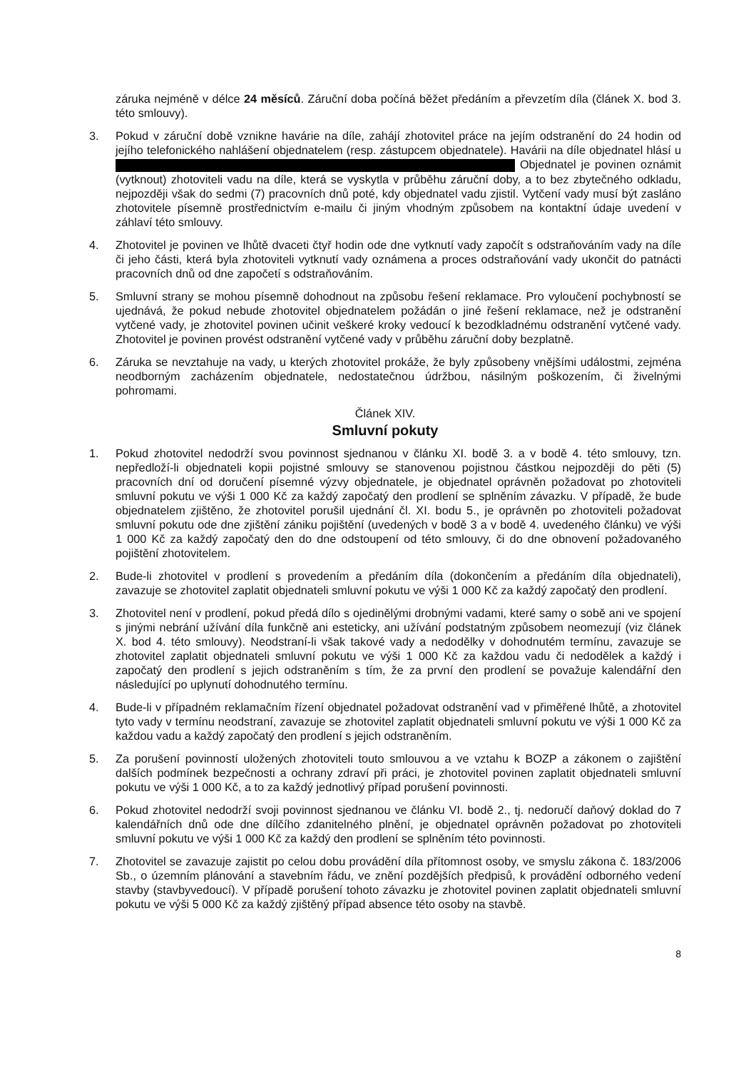záruka nejméně v délce 24 měsíců. Záruční doba počíná běžet předáním a převzetím díla (článek X. bod 3. této smlouvy).
3. Pokud v záruční době vznikne havárie na díle, zahájí zhotovitel práce na jejím odstranění do 24 hodin od jejího telefonického nahlášení objednatelem (resp. zástupcem objednatele). Havárii na díle objednatel hlásí u Objednatel je povinen oznámit (vytknout) zhotoviteli vadu na díle, která se vyskytla v průběhu záruční doby, a to bez zbytečného odkladu, nejpozději však do sedmi (7) pracovních dnů poté, kdy objednatel vadu zjistil. Vytčení vady musí být zasláno zhotovitele písemně prostřednictvím e-mailu či jiným vhodným způsobem na kontaktní údaje uvedení v záhlaví této smlouvy.
4. Zhotovitel je povinen ve lhůtě dvaceti čtyř hodin ode dne vytknutí vady započít s odstraňováním vady na díle či jeho části, která byla zhotoviteli vytknutí vady oznámena a proces odstraňování vady ukončit do patnácti pracovních dnů od dne započetí s odstraňováním.
5. Smluvní strany se mohou písemně dohodnout na způsobu řešení reklamace. Pro vyloučení pochybností se ujednává, že pokud nebude zhotovitel objednatelem požádán o jiné řešení reklamace, než je odstranění vytčené vady, je zhotovitel povinen učinit veškeré kroky vedoucí k bezodkladnému odstranění vytčené vady. Zhotovitel je povinen provést odstranění vytčené vady v průběhu záruční doby bezplatně.
6. Záruka se nevztahuje na vady, u kterých zhotovitel prokáže, že byly způsobeny vnějšími událostmi, zejména neodborným zacházením objednatele, nedostatečnou údržbou, násilným poškozením, či živelnými pohromami.
Článek XIV.
Smluvní pokuty
1. Pokud zhotovitel nedodrží svou povinnost sjednanou v článku XI. bodě 3. a v bodě 4. této smlouvy, tzn. nepředloží-li objednateli kopii pojistné smlouvy se stanovenou pojistnou částkou nejpozději do pěti (5) pracovních dní od doručení písemné výzvy objednatele, je objednatel oprávněn požadovat po zhotoviteli smluvní pokutu ve výši 1 000 Kč za každý započatý den prodlení se splněním závazku. V případě, že bude objednatelem zjištěno, že zhotovitel porušil ujednání čl. XI. bodu 5., je oprávněn po zhotoviteli požadovat smluvní pokutu ode dne zjištění zániku pojištění (uvedených v bodě 3 a v bodě 4. uvedeného článku) ve výši 1 000 Kč za každý započatý den do dne odstoupení od této smlouvy, či do dne obnovení požadovaného pojištění zhotovitelem.
2. Bude-li zhotovitel v prodlení s provedením a předáním díla (dokončením a předáním díla objednateli), zavazuje se zhotovitel zaplatit objednateli smluvní pokutu ve výši 1 000 Kč za každý započatý den prodlení.
3. Zhotovitel není v prodlení, pokud předá dílo s ojedinělými drobnými vadami, které samy o sobě ani ve spojení s jinými nebrání užívání díla funkčně ani esteticky, ani užívání podstatným způsobem neomezují (viz článek X. bod 4. této smlouvy). Neodstraní-li však takové vady a nedodělky v dohodnutém termínu, zavazuje se zhotovitel zaplatit objednateli smluvní pokutu ve výši 1 000 Kč za každou vadu či nedodělek a každý i započatý den prodlení s jejich odstraněním s tím, že za první den prodlení se považuje kalendářní den následující po uplynutí dohodnutého termínu.
4. Bude-li v případném reklamačním řízení objednatel požadovat odstranění vad v přiměřené lhůtě, a zhotovitel tyto vady v termínu neodstraní, zavazuje se zhotovitel zaplatit objednateli smluvní pokutu ve výši 1 000 Kč za každou vadu a každý započatý den prodlení s jejich odstraněním.
5. Za porušení povinností uložených zhotoviteli touto smlouvou a ve vztahu k BOZP a zákonem o zajištění dalších podmínek bezpečnosti a ochrany zdraví při práci, je zhotovitel povinen zaplatit objednateli smluvní pokutu ve výši 1 000 Kč, a to za každý jednotlivý případ porušení povinnosti.
6. Pokud zhotovitel nedodrží svoji povinnost sjednanou ve článku VI. bodě 2., tj. nedoručí daňový doklad do 7 kalendářních dnů ode dne dílčího zdanitelného plnění, je objednatel oprávněn požadovat po zhotoviteli smluvní pokutu ve výši 1 000 Kč za každý den prodlení se splněním této povinnosti.
7. Zhotovitel se zavazuje zajistit po celou dobu provádění díla přítomnost osoby, ve smyslu zákona č. 183/2006 Sb., o územním plánování a stavebním řádu, ve znění pozdějších předpisů, k provádění odborného vedení stavby (stavbyvedoucí). V případě porušení tohoto závazku je zhotovitel povinen zaplatit objednateli smluvní pokutu ve výši 5 000 Kč za každý zjištěný případ absence této osoby na stavbě.
8